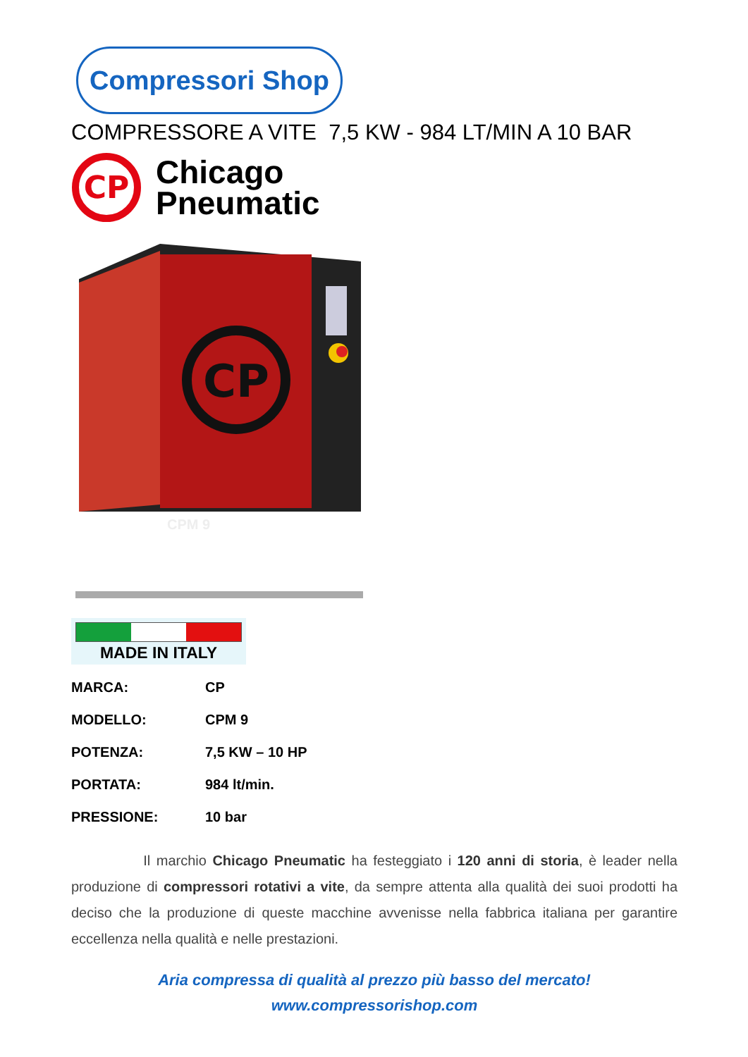Compressori Shop
COMPRESSORE A VITE 7,5 KW - 984 LT/MIN A 10 BAR
CP
Chicago
Pneumatic
CP
CPM 9
MADE IN ITALY
| MARCA: | CP |
| MODELLO: | CPM 9 |
| POTENZA: | 7,5 KW – 10 HP |
| PORTATA: | 984 lt/min. |
| PRESSIONE: | 10 bar |
Il marchio Chicago Pneumatic ha festeggiato i 120 anni di storia, è leader nella produzione di compressori rotativi a vite, da sempre attenta alla qualità dei suoi prodotti ha deciso che la produzione di queste macchine avvenisse nella fabbrica italiana per garantire eccellenza nella qualità e nelle prestazioni.
Aria compressa di qualità al prezzo più basso del mercato!
www.compressorishop.com